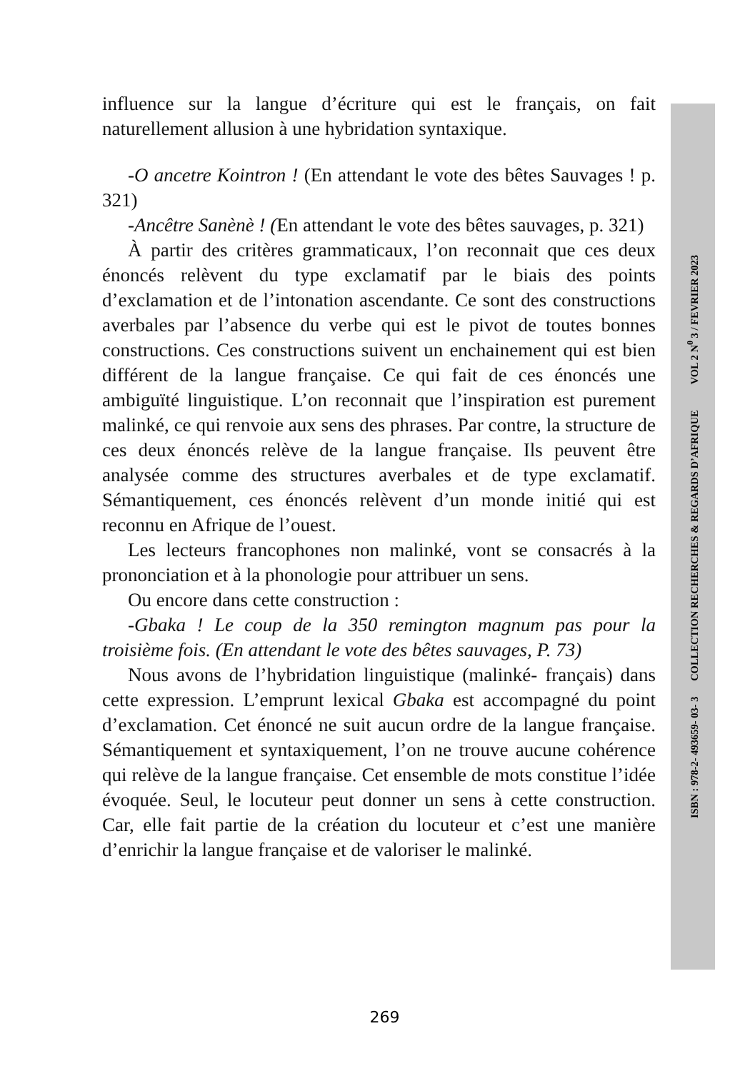influence sur la langue d’écriture qui est le français, on fait naturellement allusion à une hybridation syntaxique.
-O ancetre Kointron ! (En attendant le vote des bêtes Sauvages ! p. 321)
-Ancêtre Sanènè ! (En attendant le vote des bêtes sauvages, p. 321)
À partir des critères grammaticaux, l’on reconnait que ces deux énoncés relèvent du type exclamatif par le biais des points d’exclamation et de l’intonation ascendante. Ce sont des constructions averbales par l’absence du verbe qui est le pivot de toutes bonnes constructions. Ces constructions suivent un enchainement qui est bien différent de la langue française. Ce qui fait de ces énoncés une ambiguïté linguistique. L’on reconnait que l’inspiration est purement malinké, ce qui renvoie aux sens des phrases. Par contre, la structure de ces deux énoncés relève de la langue française. Ils peuvent être analysée comme des structures averbales et de type exclamatif. Sémantiquement, ces énoncés relèvent d’un monde initié qui est reconnu en Afrique de l’ouest.
Les lecteurs francophones non malinké, vont se consacrés à la prononciation et à la phonologie pour attribuer un sens.
Ou encore dans cette construction :
-Gbaka ! Le coup de la 350 remington magnum pas pour la troisième fois. (En attendant le vote des bêtes sauvages, P. 73)
Nous avons de l’hybridation linguistique (malinké- français) dans cette expression. L’emprunt lexical Gbaka est accompagné du point d’exclamation. Cet énoncé ne suit aucun ordre de la langue française. Sémantiquement et syntaxiquement, l’on ne trouve aucune cohérence qui relève de la langue française. Cet ensemble de mots constitue l’idée évoquée. Seul, le locuteur peut donner un sens à cette construction. Car, elle fait partie de la création du locuteur et c’est une manière d’enrichir la langue française et de valoriser le malinké.
ISBN : 978-2- 493659- 03- 3 COLLECTION RECHERCHES & REGARDS D’AFRIQUE VOL 2 N<sup>0</sup> 3 / FEVRIER 2023
269